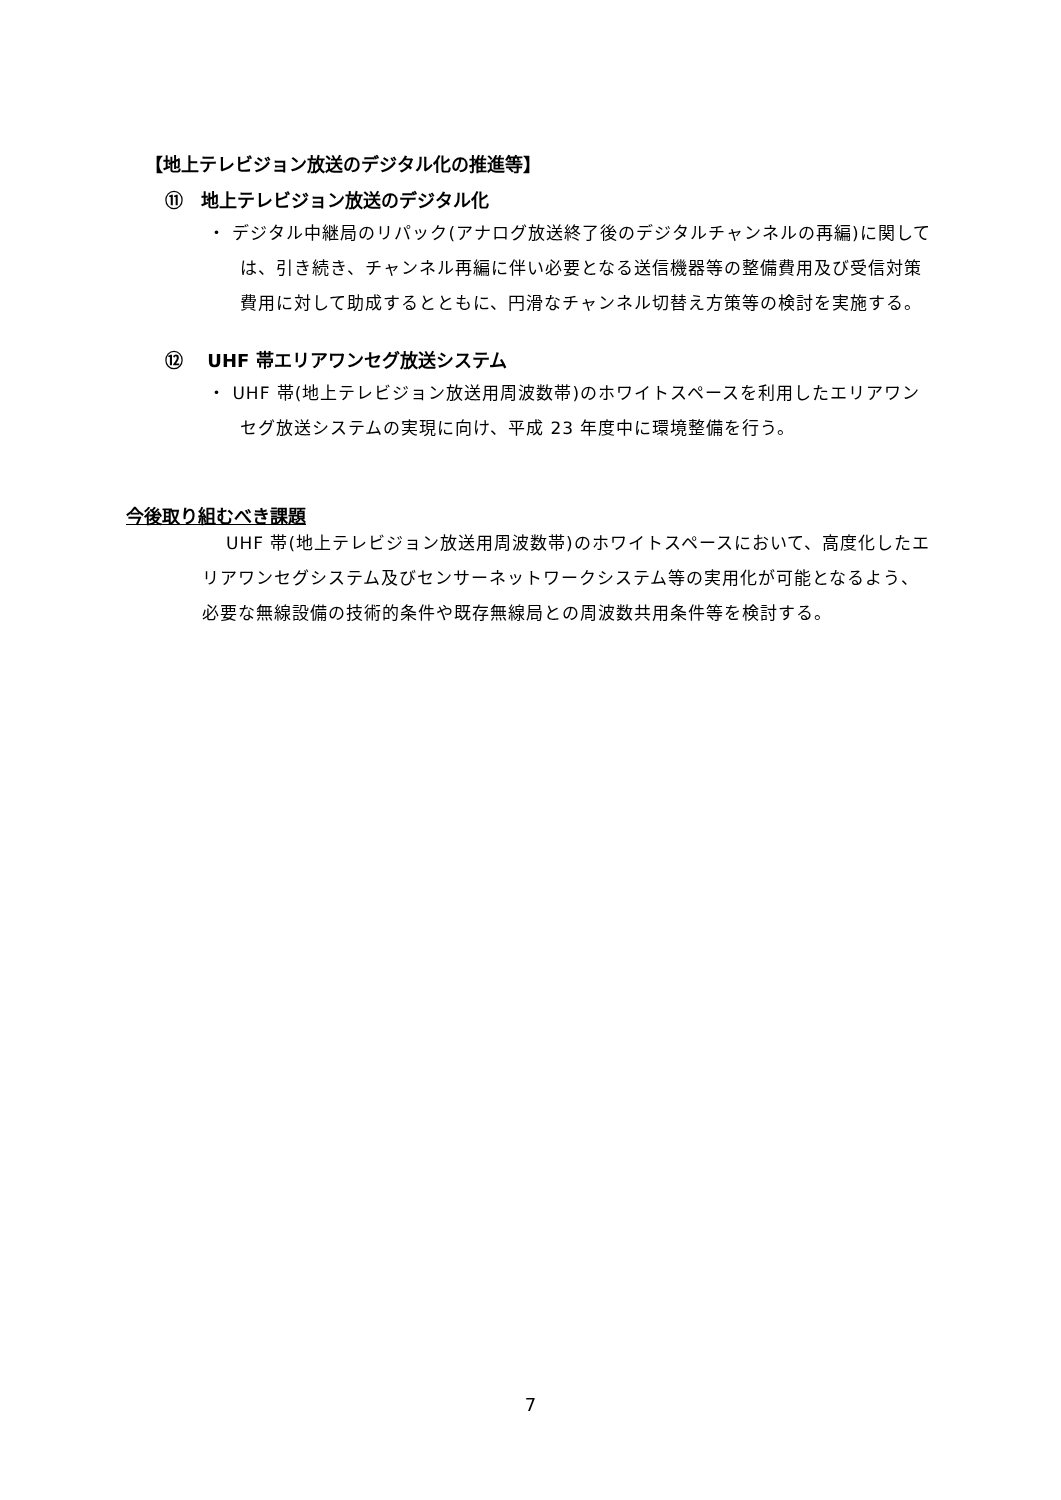【地上テレビジョン放送のデジタル化の推進等】
⑪　地上テレビジョン放送のデジタル化
・ デジタル中継局のリパック(アナログ放送終了後のデジタルチャンネルの再編)に関しては、引き続き、チャンネル再編に伴い必要となる送信機器等の整備費用及び受信対策費用に対して助成するとともに、円滑なチャンネル切替え方策等の検討を実施する。
⑫　 UHF 帯エリアワンセグ放送システム
・ UHF 帯(地上テレビジョン放送用周波数帯)のホワイトスペースを利用したエリアワンセグ放送システムの実現に向け、平成 23 年度中に環境整備を行う。
今後取り組むべき課題
UHF 帯(地上テレビジョン放送用周波数帯)のホワイトスペースにおいて、高度化したエリアワンセグシステム及びセンサーネットワークシステム等の実用化が可能となるよう、必要な無線設備の技術的条件や既存無線局との周波数共用条件等を検討する。
7